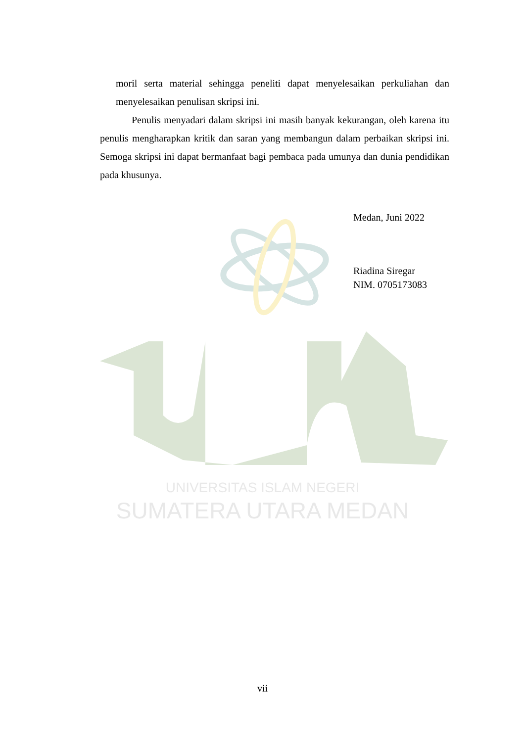UNIVERSITAS ISLAM NEGERI
SUMATERA UTARA MEDAN
moril serta material sehingga peneliti dapat menyelesaikan perkuliahan dan menyelesaikan penulisan skripsi ini.
Penulis menyadari dalam skripsi ini masih banyak kekurangan, oleh karena itu penulis mengharapkan kritik dan saran yang membangun dalam perbaikan skripsi ini. Semoga skripsi ini dapat bermanfaat bagi pembaca pada umunya dan dunia pendidikan pada khusunya.
Medan, Juni 2022
Riadina Siregar
NIM. 0705173083
vii